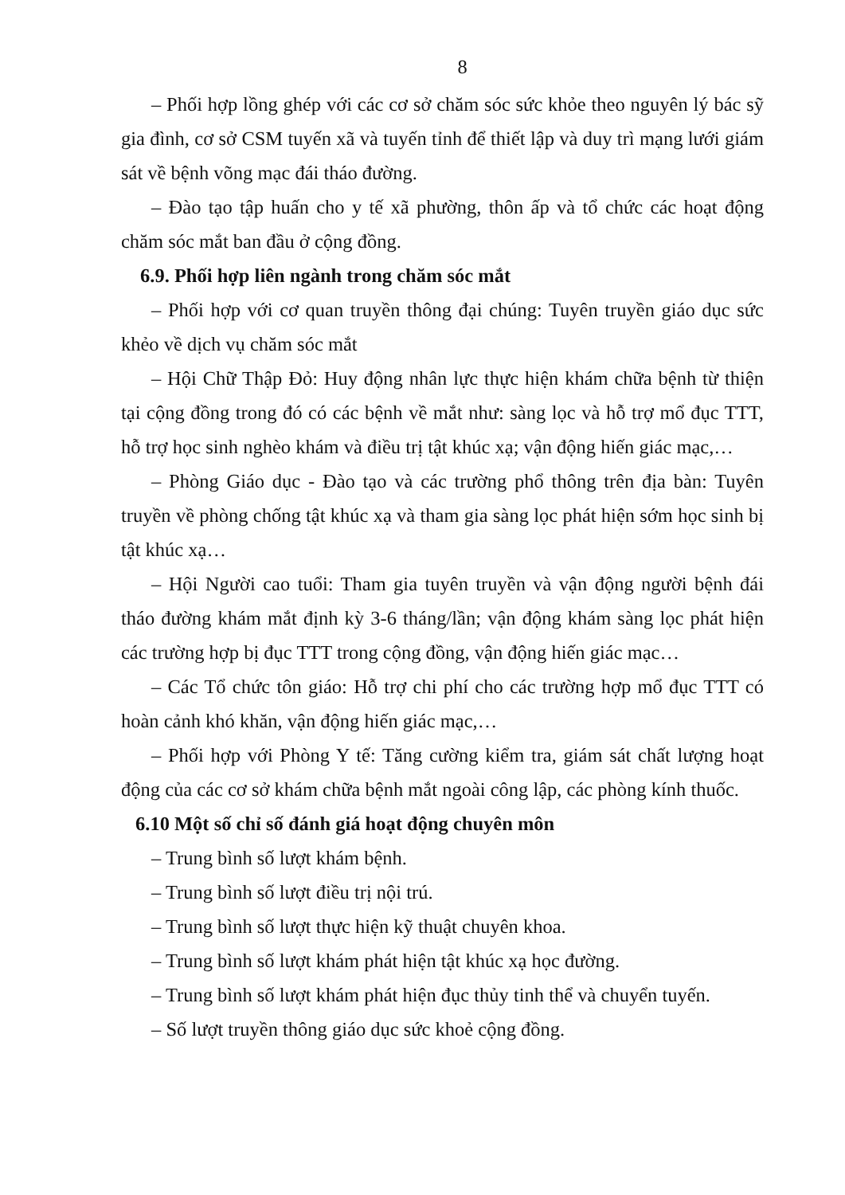8
– Phối hợp lồng ghép với các cơ sở chăm sóc sức khỏe theo nguyên lý bác sỹ gia đình, cơ sở CSM tuyến xã và tuyến tỉnh để thiết lập và duy trì mạng lưới giám sát về bệnh võng mạc đái tháo đường.
– Đào tạo tập huấn cho y tế xã phường, thôn ấp và tổ chức các hoạt động chăm sóc mắt ban đầu ở cộng đồng.
6.9. Phối hợp liên ngành trong chăm sóc mắt
– Phối hợp với cơ quan truyền thông đại chúng: Tuyên truyền giáo dục sức khẻo về dịch vụ chăm sóc mắt
– Hội Chữ Thập Đỏ: Huy động nhân lực thực hiện khám chữa bệnh từ thiện tại cộng đồng trong đó có các bệnh về mắt như: sàng lọc và hỗ trợ mổ đục TTT, hỗ trợ học sinh nghèo khám và điều trị tật khúc xạ; vận động hiến giác mạc,…
– Phòng Giáo dục - Đào tạo và các trường phổ thông trên địa bàn: Tuyên truyền về phòng chống tật khúc xạ và tham gia sàng lọc phát hiện sớm học sinh bị tật khúc xạ…
– Hội Người cao tuổi: Tham gia tuyên truyền và vận động người bệnh đái tháo đường khám mắt định kỳ 3-6 tháng/lần; vận động khám sàng lọc phát hiện các trường hợp bị đục TTT trong cộng đồng, vận động hiến giác mạc…
– Các Tổ chức tôn giáo: Hỗ trợ chi phí cho các trường hợp mổ đục TTT có hoàn cảnh khó khăn, vận động hiến giác mạc,…
– Phối hợp với Phòng Y tế: Tăng cường kiểm tra, giám sát chất lượng hoạt động của các cơ sở khám chữa bệnh mắt ngoài công lập, các phòng kính thuốc.
6.10 Một số chỉ số đánh giá hoạt động chuyên môn
– Trung bình số lượt khám bệnh.
– Trung bình số lượt điều trị nội trú.
– Trung bình số lượt thực hiện kỹ thuật chuyên khoa.
– Trung bình số lượt khám phát hiện tật khúc xạ học đường.
– Trung bình số lượt khám phát hiện đục thủy tinh thể và chuyển tuyến.
– Số lượt truyền thông giáo dục sức khoẻ cộng đồng.